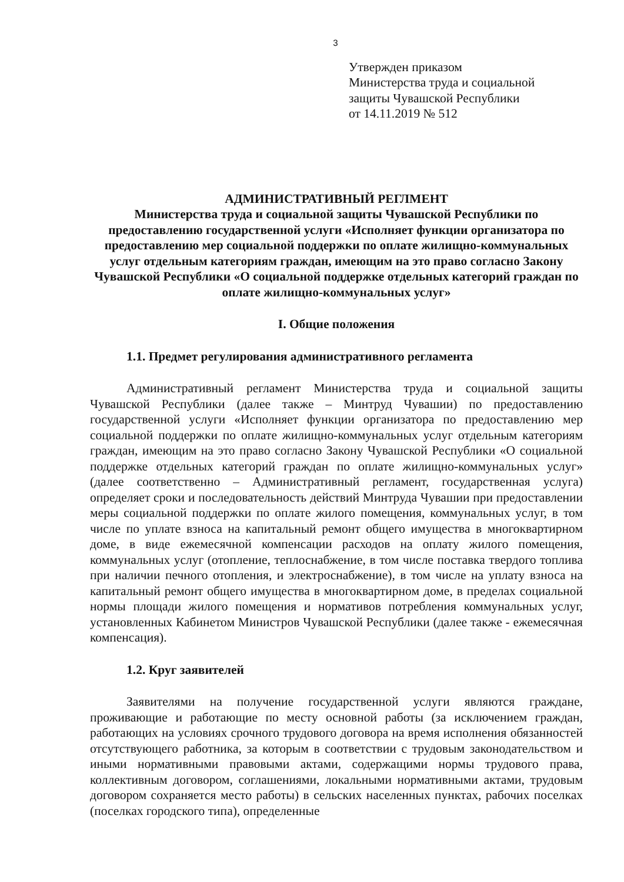3
Утвержден приказом
Министерства труда и социальной
защиты Чувашской Республики
от 14.11.2019 № 512
АДМИНИСТРАТИВНЫЙ РЕГЛМЕНТ
Министерства труда и социальной защиты Чувашской Республики по предоставлению государственной услуги «Исполняет функции организатора по предоставлению мер социальной поддержки по оплате жилищно-коммунальных услуг отдельным категориям граждан, имеющим на это право согласно Закону Чувашской Республики «О социальной поддержке отдельных категорий граждан по оплате жилищно-коммунальных услуг»
I. Общие положения
1.1. Предмет регулирования административного регламента
Административный регламент Министерства труда и социальной защиты Чувашской Республики (далее также – Минтруд Чувашии) по предоставлению государственной услуги «Исполняет функции организатора по предоставлению мер социальной поддержки по оплате жилищно-коммунальных услуг отдельным категориям граждан, имеющим на это право согласно Закону Чувашской Республики «О социальной поддержке отдельных категорий граждан по оплате жилищно-коммунальных услуг» (далее соответственно – Административный регламент, государственная услуга) определяет сроки и последовательность действий Минтруда Чувашии при предоставлении меры социальной поддержки по оплате жилого помещения, коммунальных услуг, в том числе по уплате взноса на капитальный ремонт общего имущества в многоквартирном доме, в виде ежемесячной компенсации расходов на оплату жилого помещения, коммунальных услуг (отопление, теплоснабжение, в том числе поставка твердого топлива при наличии печного отопления, и электроснабжение), в том числе на уплату взноса на капитальный ремонт общего имущества в многоквартирном доме, в пределах социальной нормы площади жилого помещения и нормативов потребления коммунальных услуг, установленных Кабинетом Министров Чувашской Республики (далее также - ежемесячная компенсация).
1.2. Круг заявителей
Заявителями на получение государственной услуги являются граждане, проживающие и работающие по месту основной работы (за исключением граждан, работающих на условиях срочного трудового договора на время исполнения обязанностей отсутствующего работника, за которым в соответствии с трудовым законодательством и иными нормативными правовыми актами, содержащими нормы трудового права, коллективным договором, соглашениями, локальными нормативными актами, трудовым договором сохраняется место работы) в сельских населенных пунктах, рабочих поселках (поселках городского типа), определенные